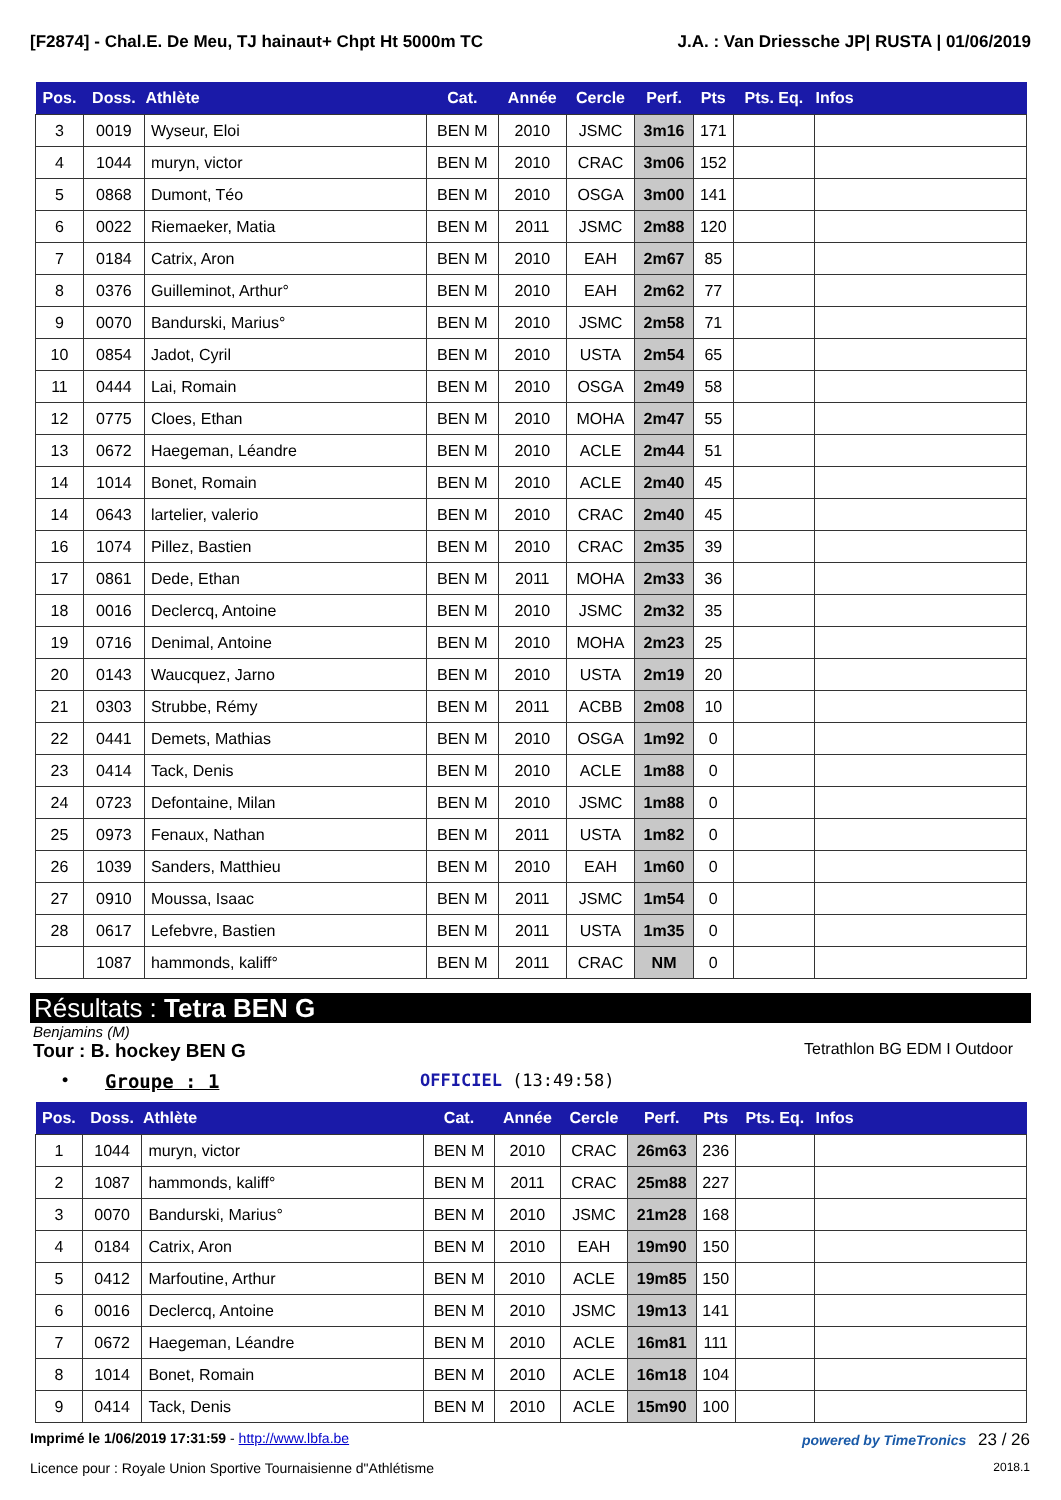[F2874] - Chal.E. De Meu, TJ hainaut+ Chpt Ht 5000m TC J.A. : Van Driessche JP| RUSTA | 01/06/2019
| Pos. | Doss. | Athlète | Cat. | Année | Cercle | Perf. | Pts | Pts. Eq. | Infos |
| --- | --- | --- | --- | --- | --- | --- | --- | --- | --- |
| 3 | 0019 | Wyseur, Eloi | BEN M | 2010 | JSMC | 3m16 | 171 | | |
| 4 | 1044 | muryn, victor | BEN M | 2010 | CRAC | 3m06 | 152 | | |
| 5 | 0868 | Dumont, Téo | BEN M | 2010 | OSGA | 3m00 | 141 | | |
| 6 | 0022 | Riemaeker, Matia | BEN M | 2011 | JSMC | 2m88 | 120 | | |
| 7 | 0184 | Catrix, Aron | BEN M | 2010 | EAH | 2m67 | 85 | | |
| 8 | 0376 | Guilleminot, Arthur° | BEN M | 2010 | EAH | 2m62 | 77 | | |
| 9 | 0070 | Bandurski, Marius° | BEN M | 2010 | JSMC | 2m58 | 71 | | |
| 10 | 0854 | Jadot, Cyril | BEN M | 2010 | USTA | 2m54 | 65 | | |
| 11 | 0444 | Lai, Romain | BEN M | 2010 | OSGA | 2m49 | 58 | | |
| 12 | 0775 | Cloes, Ethan | BEN M | 2010 | MOHA | 2m47 | 55 | | |
| 13 | 0672 | Haegeman, Léandre | BEN M | 2010 | ACLE | 2m44 | 51 | | |
| 14 | 1014 | Bonet, Romain | BEN M | 2010 | ACLE | 2m40 | 45 | | |
| 14 | 0643 | lartelier, valerio | BEN M | 2010 | CRAC | 2m40 | 45 | | |
| 16 | 1074 | Pillez, Bastien | BEN M | 2010 | CRAC | 2m35 | 39 | | |
| 17 | 0861 | Dede, Ethan | BEN M | 2011 | MOHA | 2m33 | 36 | | |
| 18 | 0016 | Declercq, Antoine | BEN M | 2010 | JSMC | 2m32 | 35 | | |
| 19 | 0716 | Denimal, Antoine | BEN M | 2010 | MOHA | 2m23 | 25 | | |
| 20 | 0143 | Waucquez, Jarno | BEN M | 2010 | USTA | 2m19 | 20 | | |
| 21 | 0303 | Strubbe, Rémy | BEN M | 2011 | ACBB | 2m08 | 10 | | |
| 22 | 0441 | Demets, Mathias | BEN M | 2010 | OSGA | 1m92 | 0 | | |
| 23 | 0414 | Tack, Denis | BEN M | 2010 | ACLE | 1m88 | 0 | | |
| 24 | 0723 | Defontaine, Milan | BEN M | 2010 | JSMC | 1m88 | 0 | | |
| 25 | 0973 | Fenaux, Nathan | BEN M | 2011 | USTA | 1m82 | 0 | | |
| 26 | 1039 | Sanders, Matthieu | BEN M | 2010 | EAH | 1m60 | 0 | | |
| 27 | 0910 | Moussa, Isaac | BEN M | 2011 | JSMC | 1m54 | 0 | | |
| 28 | 0617 | Lefebvre, Bastien | BEN M | 2011 | USTA | 1m35 | 0 | | |
| | 1087 | hammonds, kaliff° | BEN M | 2011 | CRAC | NM | 0 | | |
Résultats : Tetra BEN G
Benjamins (M)
Tour : B. hockey BEN G Tetrathlon BG EDM I Outdoor
• Groupe : 1 OFFICIEL (13:49:58)
| Pos. | Doss. | Athlète | Cat. | Année | Cercle | Perf. | Pts | Pts. Eq. | Infos |
| --- | --- | --- | --- | --- | --- | --- | --- | --- | --- |
| 1 | 1044 | muryn, victor | BEN M | 2010 | CRAC | 26m63 | 236 | | |
| 2 | 1087 | hammonds, kaliff° | BEN M | 2011 | CRAC | 25m88 | 227 | | |
| 3 | 0070 | Bandurski, Marius° | BEN M | 2010 | JSMC | 21m28 | 168 | | |
| 4 | 0184 | Catrix, Aron | BEN M | 2010 | EAH | 19m90 | 150 | | |
| 5 | 0412 | Marfoutine, Arthur | BEN M | 2010 | ACLE | 19m85 | 150 | | |
| 6 | 0016 | Declercq, Antoine | BEN M | 2010 | JSMC | 19m13 | 141 | | |
| 7 | 0672 | Haegeman, Léandre | BEN M | 2010 | ACLE | 16m81 | 111 | | |
| 8 | 1014 | Bonet, Romain | BEN M | 2010 | ACLE | 16m18 | 104 | | |
| 9 | 0414 | Tack, Denis | BEN M | 2010 | ACLE | 15m90 | 100 | | |
Imprimé le 1/06/2019 17:31:59 - http://www.lbfa.be powered by TimeTronics 23 / 26
Licence pour : Royale Union Sportive Tournaisienne d"Athlétisme 2018.1